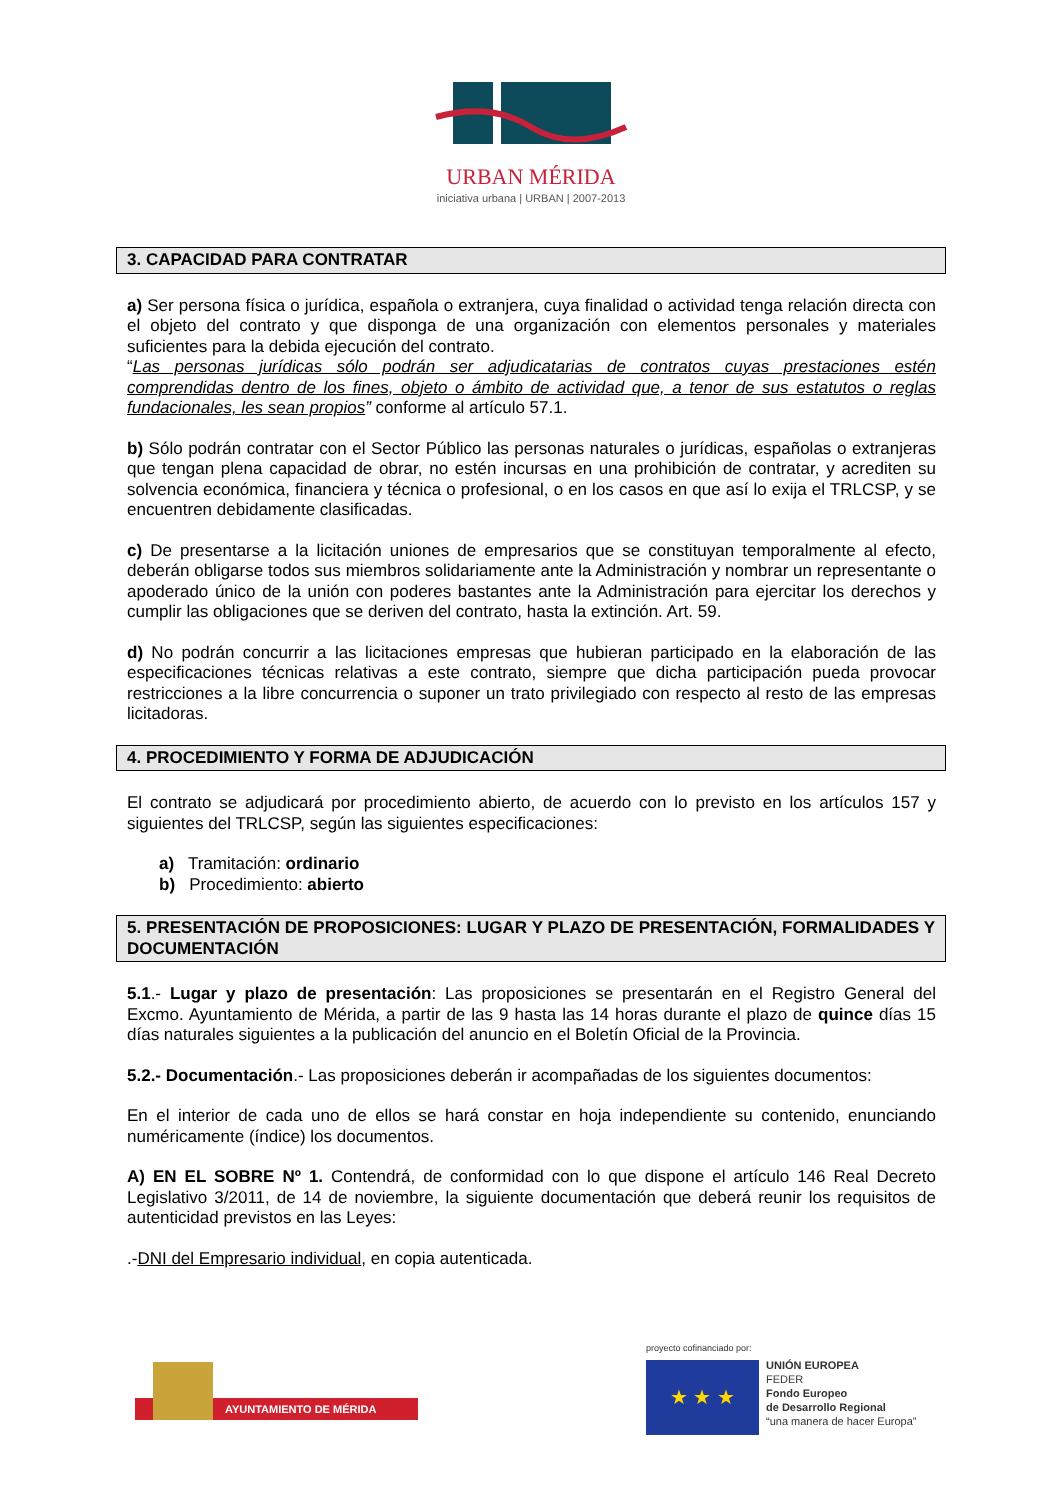URBAN MÉRIDA
iniciativa urbana | URBAN | 2007-2013
3. CAPACIDAD PARA CONTRATAR
a) Ser persona física o jurídica, española o extranjera, cuya finalidad o actividad tenga relación directa con el objeto del contrato y que disponga de una organización con elementos personales y materiales suficientes para la debida ejecución del contrato.
“Las personas jurídicas sólo podrán ser adjudicatarias de contratos cuyas prestaciones estén comprendidas dentro de los fines, objeto o ámbito de actividad que, a tenor de sus estatutos o reglas fundacionales, les sean propios” conforme al artículo 57.1.
b) Sólo podrán contratar con el Sector Público las personas naturales o jurídicas, españolas o extranjeras que tengan plena capacidad de obrar, no estén incursas en una prohibición de contratar, y acrediten su solvencia económica, financiera y técnica o profesional, o en los casos en que así lo exija el TRLCSP, y se encuentren debidamente clasificadas.
c) De presentarse a la licitación uniones de empresarios que se constituyan temporalmente al efecto, deberán obligarse todos sus miembros solidariamente ante la Administración y nombrar un representante o apoderado único de la unión con poderes bastantes ante la Administración para ejercitar los derechos y cumplir las obligaciones que se deriven del contrato, hasta la extinción. Art. 59.
d) No podrán concurrir a las licitaciones empresas que hubieran participado en la elaboración de las especificaciones técnicas relativas a este contrato, siempre que dicha participación pueda provocar restricciones a la libre concurrencia o suponer un trato privilegiado con respecto al resto de las empresas licitadoras.
4. PROCEDIMIENTO Y FORMA DE ADJUDICACIÓN
El contrato se adjudicará por procedimiento abierto, de acuerdo con lo previsto en los artículos 157 y siguientes del TRLCSP, según las siguientes especificaciones:
a) Tramitación: ordinario
b) Procedimiento: abierto
5. PRESENTACIÓN DE PROPOSICIONES: LUGAR Y PLAZO DE PRESENTACIÓN, FORMALIDADES Y DOCUMENTACIÓN
5.1.- Lugar y plazo de presentación: Las proposiciones se presentarán en el Registro General del Excmo. Ayuntamiento de Mérida, a partir de las 9 hasta las 14 horas durante el plazo de quince días 15 días naturales siguientes a la publicación del anuncio en el Boletín Oficial de la Provincia.
5.2.- Documentación.- Las proposiciones deberán ir acompañadas de los siguientes documentos:
En el interior de cada uno de ellos se hará constar en hoja independiente su contenido, enunciando numéricamente (índice) los documentos.
A) EN EL SOBRE Nº 1. Contendrá, de conformidad con lo que dispone el artículo 146 Real Decreto Legislativo 3/2011, de 14 de noviembre, la siguiente documentación que deberá reunir los requisitos de autenticidad previstos en las Leyes:
.-DNI del Empresario individual, en copia autenticada.
AYUNTAMIENTO DE MÉRIDA
proyecto cofinanciado por:
★ ★ ★
UNIÓN EUROPEA
FEDER
Fondo Europeo
de Desarrollo Regional
“una manera de hacer Europa”